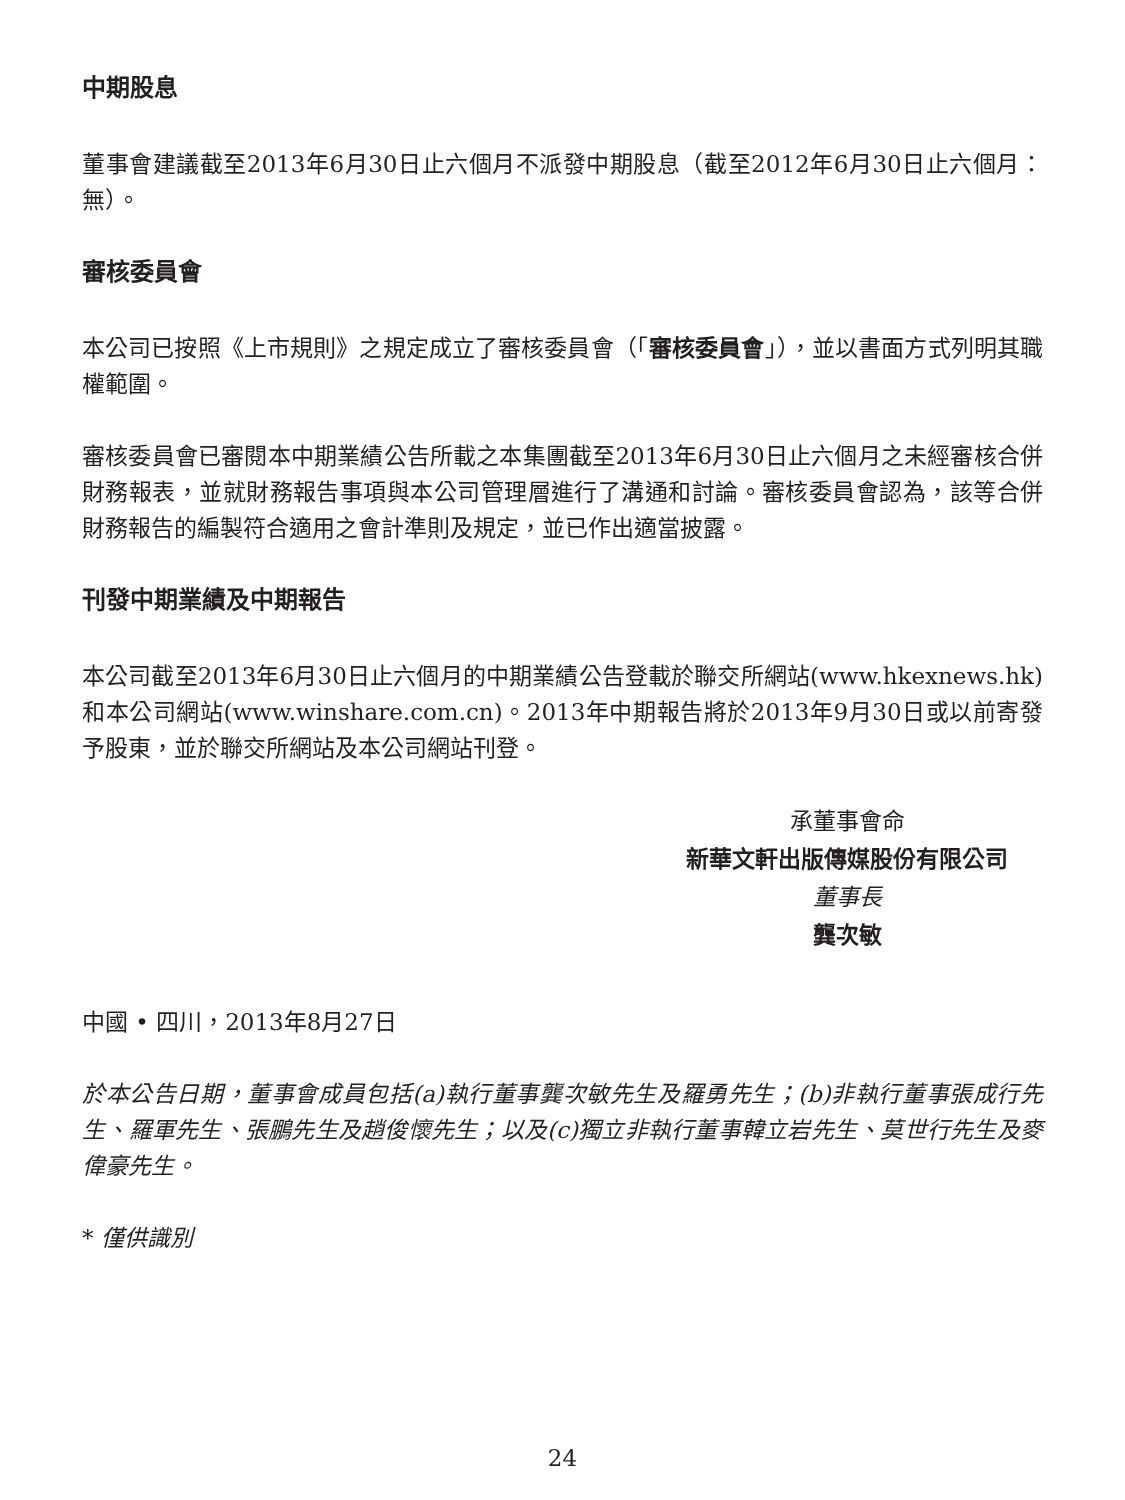中期股息
董事會建議截至2013年6月30日止六個月不派發中期股息（截至2012年6月30日止六個月：無）。
審核委員會
本公司已按照《上市規則》之規定成立了審核委員會（「審核委員會」），並以書面方式列明其職權範圍。
審核委員會已審閱本中期業績公告所載之本集團截至2013年6月30日止六個月之未經審核合併財務報表，並就財務報告事項與本公司管理層進行了溝通和討論。審核委員會認為，該等合併財務報告的編製符合適用之會計準則及規定，並已作出適當披露。
刊發中期業績及中期報告
本公司截至2013年6月30日止六個月的中期業績公告登載於聯交所網站(www.hkexnews.hk)和本公司網站(www.winshare.com.cn)。2013年中期報告將於2013年9月30日或以前寄發予股東，並於聯交所網站及本公司網站刊登。
承董事會命
新華文軒出版傳媒股份有限公司
董事長
龔次敏
中國 • 四川，2013年8月27日
於本公告日期，董事會成員包括(a)執行董事龔次敏先生及羅勇先生；(b)非執行董事張成行先生、羅軍先生、張鵬先生及趙俊懷先生；以及(c)獨立非執行董事韓立岩先生、莫世行先生及麥偉豪先生。
* 僅供識別
24